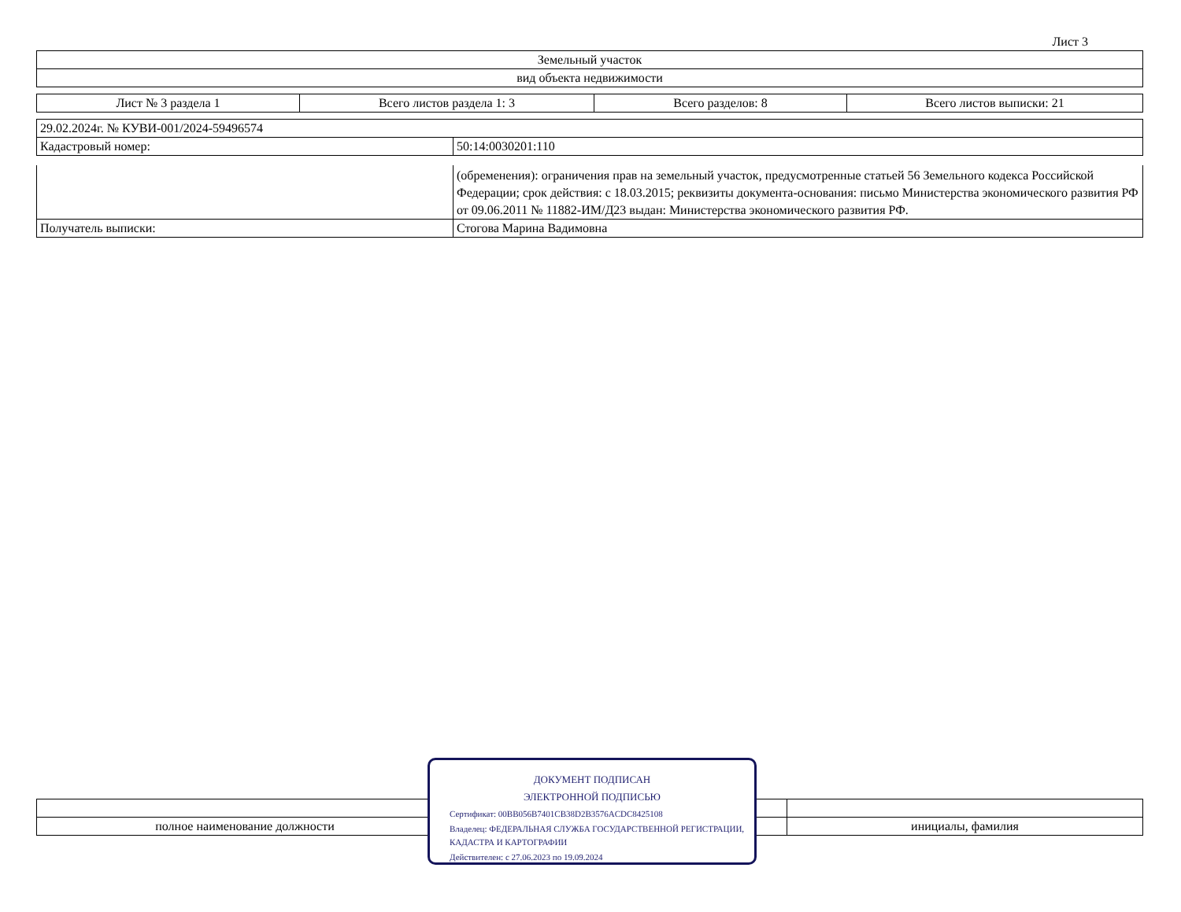Лист 3
| Земельный участок |
| вид объекта недвижимости |
| Лист № 3 раздела 1 | Всего листов раздела 1: 3 | Всего разделов: 8 | Всего листов выписки: 21 |
| 29.02.2024г. № КУВИ-001/2024-59496574 | |
| Кадастровый номер: | 50:14:0030201:110 |
| | (обременения): ограничения прав на земельный участок, предусмотренные статьей 56 Земельного кодекса Российской Федерации; срок действия: с 18.03.2015; реквизиты документа-основания: письмо Министерства экономического развития РФ от 09.06.2011 № 11882-ИМ/Д23 выдан: Министерства экономического развития РФ. |
| Получатель выписки: | Стогова Марина Вадимовна |
| полное наименование должности | | инициалы, фамилия |
ДОКУМЕНТ ПОДПИСАН
ЭЛЕКТРОННОЙ ПОДПИСЬЮ
Сертификат: 00BB056B7401CB38D2B3576ACDC8425108
Владелец: ФЕДЕРАЛЬНАЯ СЛУЖБА ГОСУДАРСТВЕННОЙ РЕГИСТРАЦИИ, КАДАСТРА И КАРТОГРАФИИ
Действителен: с 27.06.2023 по 19.09.2024